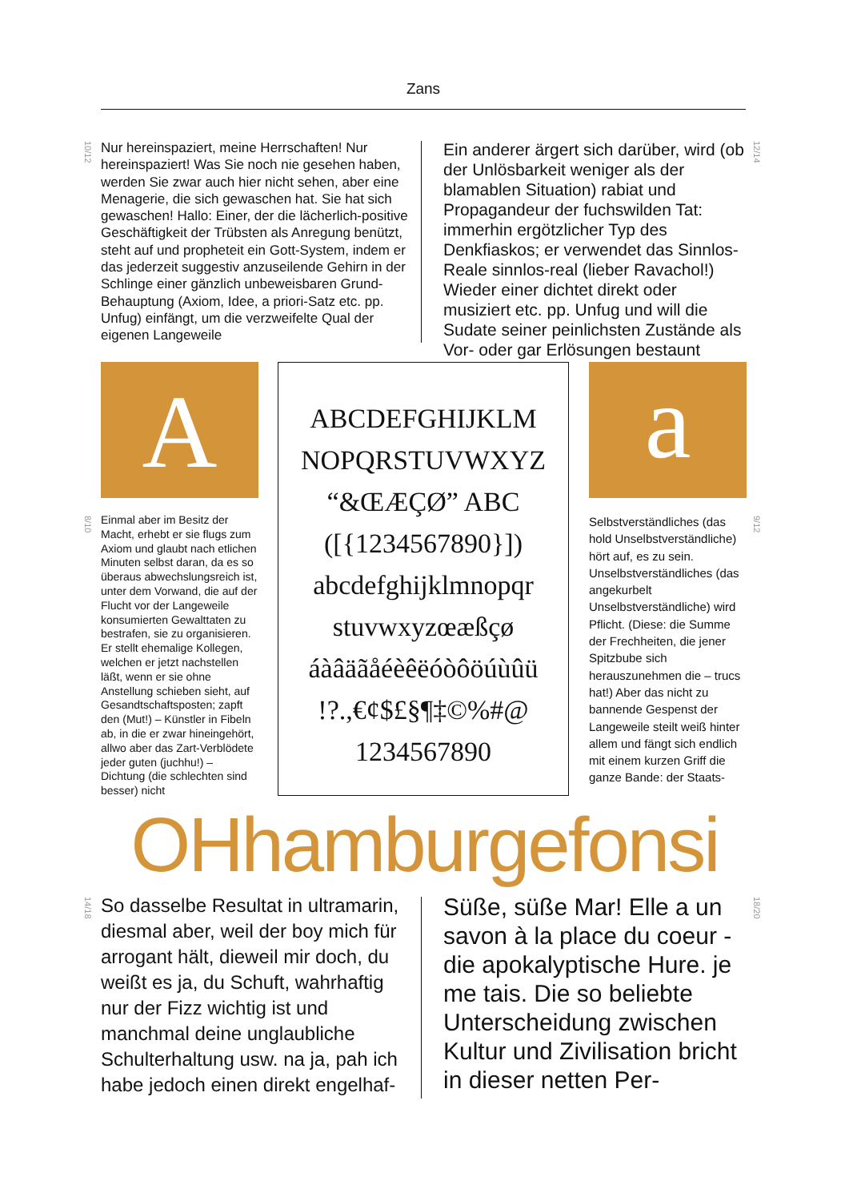Zans
10/12
Nur hereinspaziert, meine Herrschaften! Nur hereinspaziert! Was Sie noch nie gesehen haben, werden Sie zwar auch hier nicht sehen, aber eine Menagerie, die sich gewaschen hat. Sie hat sich gewaschen! Hallo: Einer, der die lächerlich-positive Geschäftigkeit der Trübsten als Anregung benützt, steht auf und propheteit ein Gott-System, indem er das jederzeit suggestiv anzuseilende Gehirn in der Schlinge einer gänzlich unbeweisbaren Grund-Behauptung (Axiom, Idee, a priori-Satz etc. pp. Unfug) einfängt, um die verzweifelte Qual der eigenen Langeweile
Ein anderer ärgert sich darüber, wird (ob der Unlösbarkeit weniger als der blamablen Situation) rabiat und Propagandeur der fuchswilden Tat: immerhin ergötzlicher Typ des Denkfiaskos; er verwendet das Sinnlos-Reale sinnlos-real (lieber Ravachol!) Wieder einer dichtet direkt oder musiziert etc. pp. Unfug und will die Sudate seiner peinlichsten Zustände als Vor- oder gar Erlösungen bestaunt
12/14
A
ABCDEFGHIJKLM
NOPQRSTUVWXYZ
“&ŒÆÇØ” ABC
([{1234567890}])
abcdefghijklmnopqr
stuvwxyzœæßçø
áàâäãåéèêëóòôöúùûü
!?.,€¢$£§¶‡©%#@
1234567890
a
8/10
Einmal aber im Besitz der Macht, erhebt er sie flugs zum Axiom und glaubt nach etlichen Minuten selbst daran, da es so überaus abwechslungsreich ist, unter dem Vorwand, die auf der Flucht vor der Langeweile konsumierten Gewalttaten zu bestrafen, sie zu organisieren. Er stellt ehemalige Kollegen, welchen er jetzt nachstellen läßt, wenn er sie ohne Anstellung schieben sieht, auf Gesandtschaftsposten; zapft den (Mut!) – Künstler in Fibeln ab, in die er zwar hineingehört, allwo aber das Zart-Verblödete jeder guten (juchhu!) – Dichtung (die schlechten sind besser) nicht
Selbstverständliches (das hold Unselbstverständliche) hört auf, es zu sein. Unselbstverständliches (das angekurbelt Unselbstverständliche) wird Pflicht. (Diese: die Summe der Frechheiten, die jener Spitzbube sich herauszunehmen die – trucs hat!) Aber das nicht zu bannende Gespenst der Langeweile steilt weiß hinter allem und fängt sich endlich mit einem kurzen Griff die ganze Bande: der Staats-
9/12
OHhamburgefonsi
14/18
So dasselbe Resultat in ultramarin, diesmal aber, weil der boy mich für arrogant hält, dieweil mir doch, du weißt es ja, du Schuft, wahrhaftig nur der Fizz wichtig ist und manchmal deine unglaubliche Schulterhaltung usw. na ja, pah ich habe jedoch einen direkt engelhaf-
Süße, süße Mar! Elle a un savon à la place du coeur - die apokalyptische Hure. je me tais. Die so beliebte Unterscheidung zwischen Kultur und Zivilisation bricht in dieser netten Per-
18/20